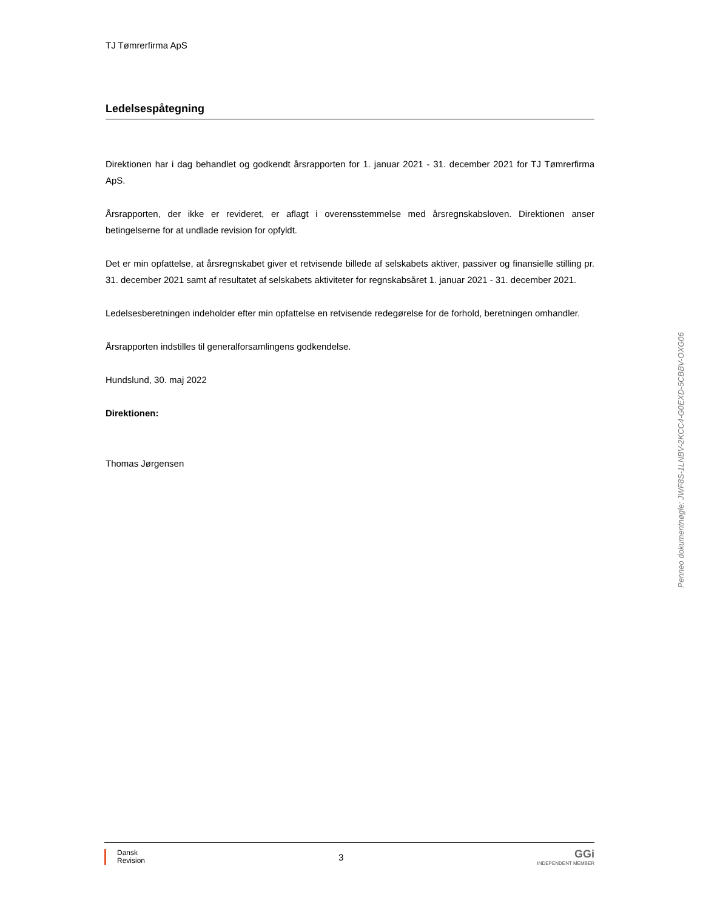TJ Tømrerfirma ApS
Ledelsespåtegning
Direktionen har i dag behandlet og godkendt årsrapporten for 1. januar 2021 - 31. december 2021 for TJ Tømrerfirma ApS.
Årsrapporten, der ikke er revideret, er aflagt i overensstemmelse med årsregnskabsloven. Direktionen anser betingelserne for at undlade revision for opfyldt.
Det er min opfattelse, at årsregnskabet giver et retvisende billede af selskabets aktiver, passiver og finansielle stilling pr. 31. december 2021 samt af resultatet af selskabets aktiviteter for regnskabsåret 1. januar 2021 - 31. december 2021.
Ledelsesberetningen indeholder efter min opfattelse en retvisende redegørelse for de forhold, beretningen omhandler.
Årsrapporten indstilles til generalforsamlingens godkendelse.
Hundslund, 30. maj 2022
Direktionen:
Thomas Jørgensen
Penneo dokumentnøgle: JWF8S-1LNBV-2KCC4-G0EXD-5CBBV-OXG06
Dansk
Revision
3
GGi
INDEPENDENT MEMBER